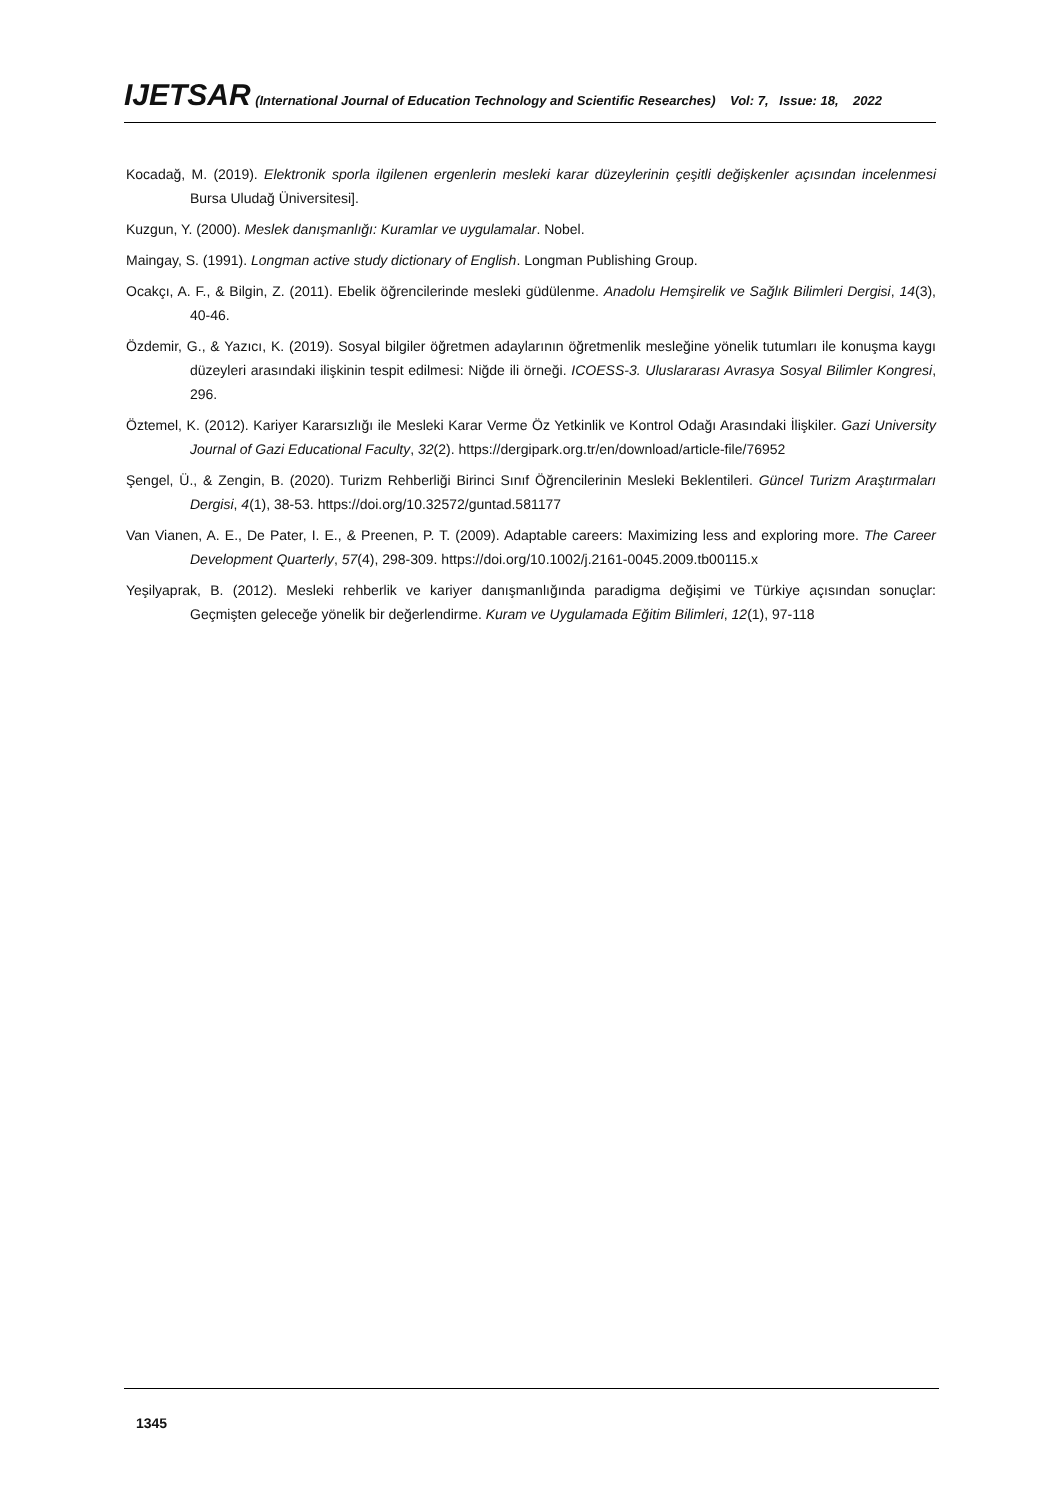IJETSAR (International Journal of Education Technology and Scientific Researches) Vol: 7, Issue: 18, 2022
Kocadağ, M. (2019). Elektronik sporla ilgilenen ergenlerin mesleki karar düzeylerinin çeşitli değişkenler açısından incelenmesi Bursa Uludağ Üniversitesi].
Kuzgun, Y. (2000). Meslek danışmanlığı: Kuramlar ve uygulamalar. Nobel.
Maingay, S. (1991). Longman active study dictionary of English. Longman Publishing Group.
Ocakçı, A. F., & Bilgin, Z. (2011). Ebelik öğrencilerinde mesleki güdülenme. Anadolu Hemşirelik ve Sağlık Bilimleri Dergisi, 14(3), 40-46.
Özdemir, G., & Yazıcı, K. (2019). Sosyal bilgiler öğretmen adaylarının öğretmenlik mesleğine yönelik tutumları ile konuşma kaygı düzeyleri arasındaki ilişkinin tespit edilmesi: Niğde ili örneği. ICOESS-3. Uluslararası Avrasya Sosyal Bilimler Kongresi, 296.
Öztemel, K. (2012). Kariyer Kararsızlığı ile Mesleki Karar Verme Öz Yetkinlik ve Kontrol Odağı Arasındaki İlişkiler. Gazi University Journal of Gazi Educational Faculty, 32(2). https://dergipark.org.tr/en/download/article-file/76952
Şengel, Ü., & Zengin, B. (2020). Turizm Rehberliği Birinci Sınıf Öğrencilerinin Mesleki Beklentileri. Güncel Turizm Araştırmaları Dergisi, 4(1), 38-53. https://doi.org/10.32572/guntad.581177
Van Vianen, A. E., De Pater, I. E., & Preenen, P. T. (2009). Adaptable careers: Maximizing less and exploring more. The Career Development Quarterly, 57(4), 298-309. https://doi.org/10.1002/j.2161-0045.2009.tb00115.x
Yeşilyaprak, B. (2012). Mesleki rehberlik ve kariyer danışmanlığında paradigma değişimi ve Türkiye açısından sonuçlar: Geçmişten geleceğe yönelik bir değerlendirme. Kuram ve Uygulamada Eğitim Bilimleri, 12(1), 97-118
1345